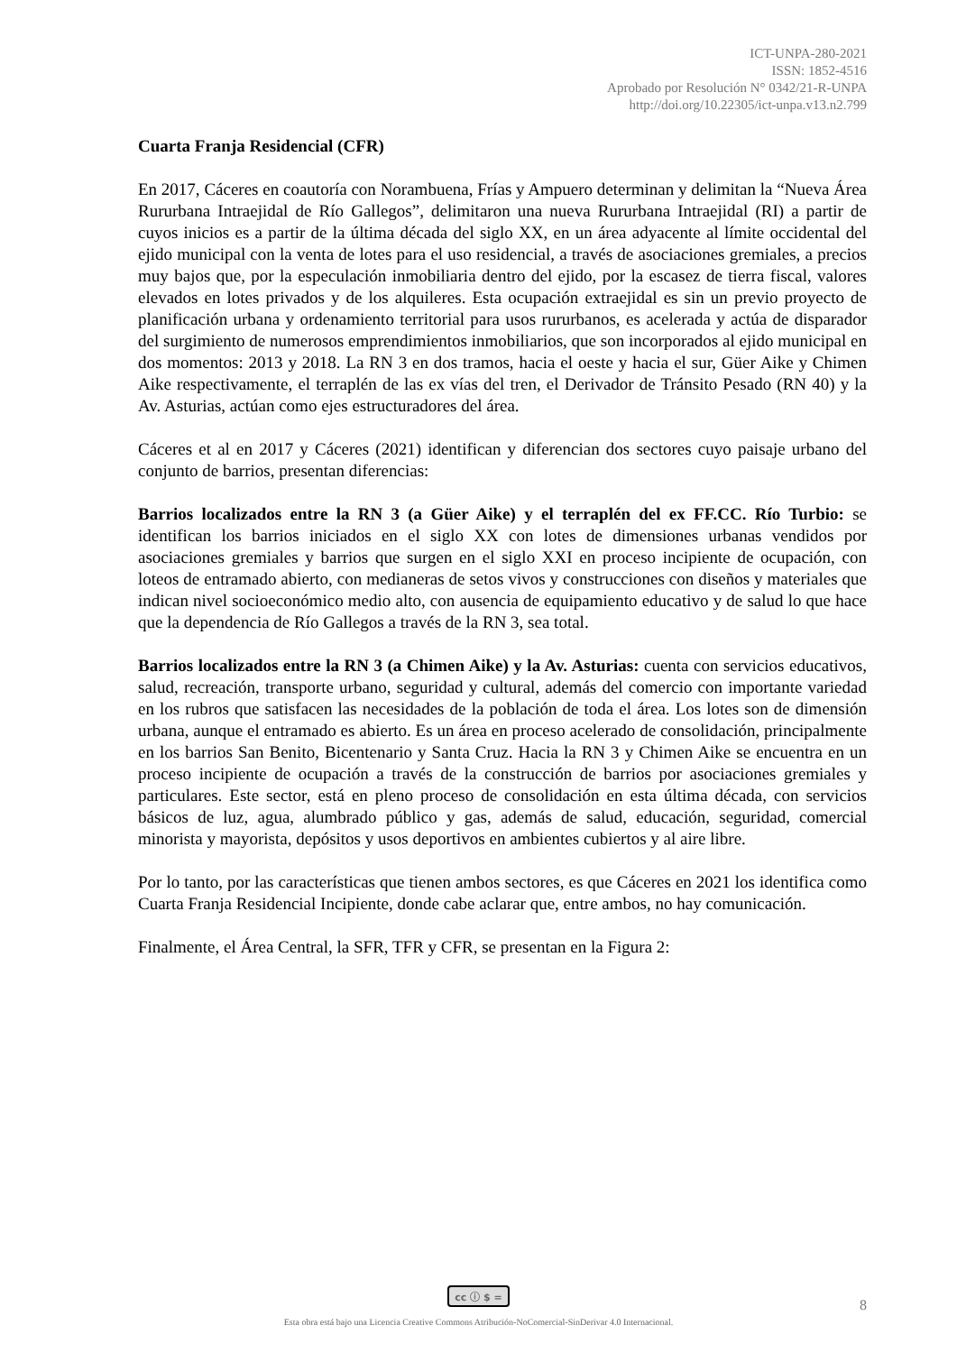ICT-UNPA-280-2021
ISSN: 1852-4516
Aprobado por Resolución N° 0342/21-R-UNPA
http://doi.org/10.22305/ict-unpa.v13.n2.799
Cuarta Franja Residencial (CFR)
En 2017, Cáceres en coautoría con Norambuena, Frías y Ampuero determinan y delimitan la “Nueva Área Rururbana Intraejidal de Río Gallegos”, delimitaron una nueva Rururbana Intraejidal (RI) a partir de cuyos inicios es a partir de la última década del siglo XX, en un área adyacente al límite occidental del ejido municipal con la venta de lotes para el uso residencial, a través de asociaciones gremiales, a precios muy bajos que, por la especulación inmobiliaria dentro del ejido, por la escasez de tierra fiscal, valores elevados en lotes privados y de los alquileres. Esta ocupación extraejidal es sin un previo proyecto de planificación urbana y ordenamiento territorial para usos rururbanos, es acelerada y actúa de disparador del surgimiento de numerosos emprendimientos inmobiliarios, que son incorporados al ejido municipal en dos momentos: 2013 y 2018. La RN 3 en dos tramos, hacia el oeste y hacia el sur, Güer Aike y Chimen Aike respectivamente, el terraplén de las ex vías del tren, el Derivador de Tránsito Pesado (RN 40) y la Av. Asturias, actúan como ejes estructuradores del área.
Cáceres et al en 2017 y Cáceres (2021) identifican y diferencian dos sectores cuyo paisaje urbano del conjunto de barrios, presentan diferencias:
Barrios localizados entre la RN 3 (a Güer Aike) y el terraplén del ex FF.CC. Río Turbio: se identifican los barrios iniciados en el siglo XX con lotes de dimensiones urbanas vendidos por asociaciones gremiales y barrios que surgen en el siglo XXI en proceso incipiente de ocupación, con loteos de entramado abierto, con medianeras de setos vivos y construcciones con diseños y materiales que indican nivel socioeconómico medio alto, con ausencia de equipamiento educativo y de salud lo que hace que la dependencia de Río Gallegos a través de la RN 3, sea total.
Barrios localizados entre la RN 3 (a Chimen Aike) y la Av. Asturias: cuenta con servicios educativos, salud, recreación, transporte urbano, seguridad y cultural, además del comercio con importante variedad en los rubros que satisfacen las necesidades de la población de toda el área. Los lotes son de dimensión urbana, aunque el entramado es abierto. Es un área en proceso acelerado de consolidación, principalmente en los barrios San Benito, Bicentenario y Santa Cruz. Hacia la RN 3 y Chimen Aike se encuentra en un proceso incipiente de ocupación a través de la construcción de barrios por asociaciones gremiales y particulares. Este sector, está en pleno proceso de consolidación en esta última década, con servicios básicos de luz, agua, alumbrado público y gas, además de salud, educación, seguridad, comercial minorista y mayorista, depósitos y usos deportivos en ambientes cubiertos y al aire libre.
Por lo tanto, por las características que tienen ambos sectores, es que Cáceres en 2021 los identifica como Cuarta Franja Residencial Incipiente, donde cabe aclarar que, entre ambos, no hay comunicación.
Finalmente, el Área Central, la SFR, TFR y CFR, se presentan en la Figura 2:
cc ⓘ $ =
Esta obra está bajo una Licencia Creative Commons Atribución-NoComercial-SinDerivar 4.0 Internacional.
8